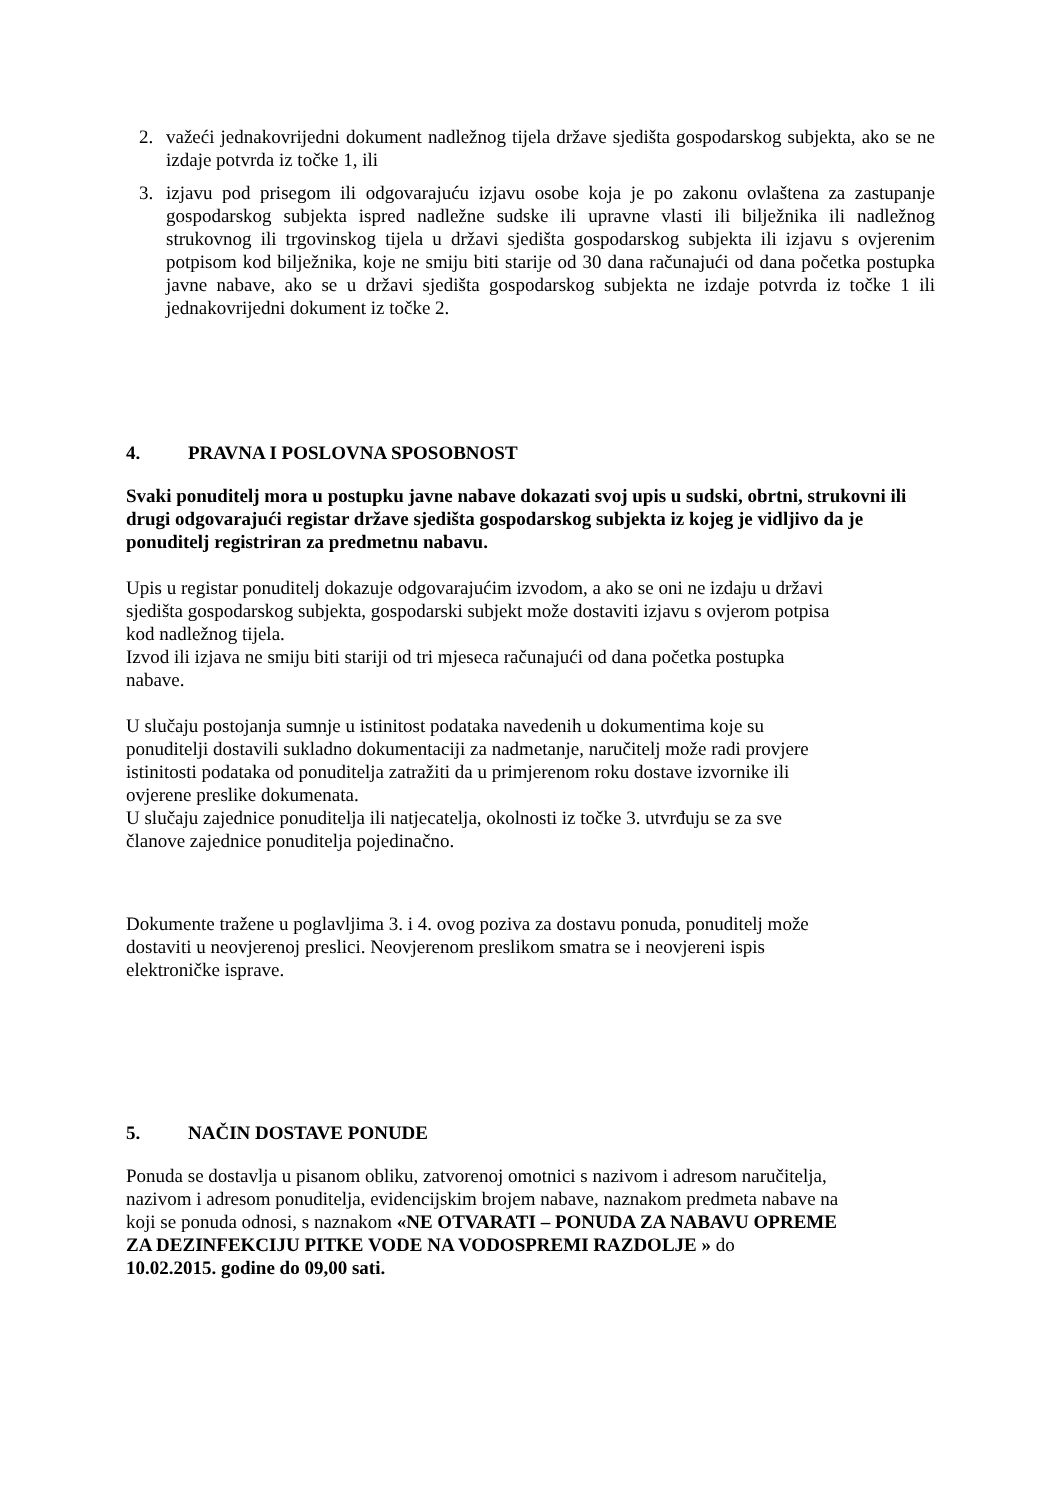2. važeći jednakovrijedni dokument nadležnog tijela države sjedišta gospodarskog subjekta, ako se ne izdaje potvrda iz točke 1, ili
3. izjavu pod prisegom ili odgovarajuću izjavu osobe koja je po zakonu ovlaštena za zastupanje gospodarskog subjekta ispred nadležne sudske ili upravne vlasti ili bilježnika ili nadležnog strukovnog ili trgovinskog tijela u državi sjedišta gospodarskog subjekta ili izjavu s ovjerenim potpisom kod bilježnika, koje ne smiju biti starije od 30 dana računajući od dana početka postupka javne nabave, ako se u državi sjedišta gospodarskog subjekta ne izdaje potvrda iz točke 1 ili jednakovrijedni dokument iz točke 2.
4. PRAVNA I POSLOVNA SPOSOBNOST
Svaki ponuditelj mora u postupku javne nabave dokazati svoj upis u sudski, obrtni, strukovni ili drugi odgovarajući registar države sjedišta gospodarskog subjekta iz kojeg je vidljivo da je ponuditelj registriran za predmetnu nabavu.
Upis u registar ponuditelj dokazuje odgovarajućim izvodom, a ako se oni ne izdaju u državi
sjedišta gospodarskog subjekta, gospodarski subjekt može dostaviti izjavu s ovjerom potpisa
kod nadležnog tijela.
Izvod ili izjava ne smiju biti stariji od tri mjeseca računajući od dana početka postupka
nabave.
U slučaju postojanja sumnje u istinitost podataka navedenih u dokumentima koje su
ponuditelji dostavili sukladno dokumentaciji za nadmetanje, naručitelj može radi provjere
istinitosti podataka od ponuditelja zatražiti da u primjerenom roku dostave izvornike ili
ovjerene preslike dokumenata.
U slučaju zajednice ponuditelja ili natjecatelja, okolnosti iz točke 3. utvrđuju se za sve
članove zajednice ponuditelja pojedinačno.
Dokumente tražene u poglavljima 3. i 4. ovog poziva za dostavu ponuda, ponuditelj može
dostaviti u neovjerenoj preslici. Neovjerenom preslikom smatra se i neovjereni ispis
elektroničke isprave.
5. NAČIN DOSTAVE PONUDE
Ponuda se dostavlja u pisanom obliku, zatvorenoj omotnici s nazivom i adresom naručitelja,
nazivom i adresom ponuditelja, evidencijskim brojem nabave, naznakom predmeta nabave na
koji se ponuda odnosi, s naznakom «NE OTVARATI – PONUDA ZA NABAVU OPREME
ZA DEZINFEKCIJU PITKE VODE NA VODOSPREMI RAZDOLJE » do
10.02.2015. godine do 09,00 sati.